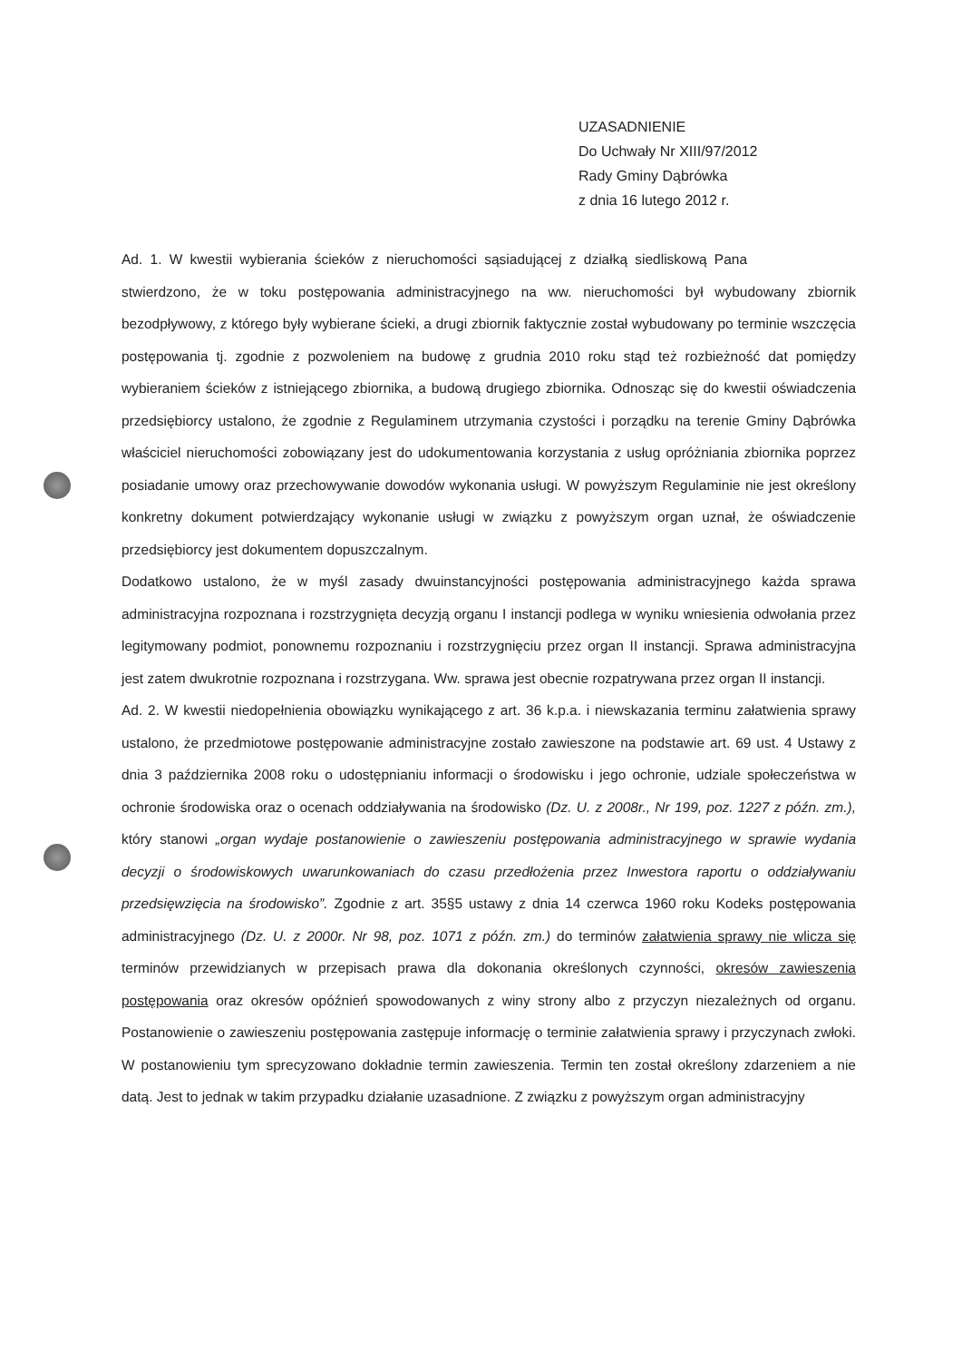UZASADNIENIE
Do Uchwały Nr XIII/97/2012
Rady Gminy Dąbrówka
z dnia 16 lutego 2012 r.
Ad. 1. W kwestii wybierania ścieków z nieruchomości sąsiadującej z działką siedliskową Pana stwierdzono, że w toku postępowania administracyjnego na ww. nieruchomości był wybudowany zbiornik bezodpływowy, z którego były wybierane ścieki, a drugi zbiornik faktycznie został wybudowany po terminie wszczęcia postępowania tj. zgodnie z pozwoleniem na budowę z grudnia 2010 roku stąd też rozbieżność dat pomiędzy wybieraniem ścieków z istniejącego zbiornika, a budową drugiego zbiornika. Odnosząc się do kwestii oświadczenia przedsiębiorcy ustalono, że zgodnie z Regulaminem utrzymania czystości i porządku na terenie Gminy Dąbrówka właściciel nieruchomości zobowiązany jest do udokumentowania korzystania z usług opróżniania zbiornika poprzez posiadanie umowy oraz przechowywanie dowodów wykonania usługi. W powyższym Regulaminie nie jest określony konkretny dokument potwierdzający wykonanie usługi w związku z powyższym organ uznał, że oświadczenie przedsiębiorcy jest dokumentem dopuszczalnym.
Dodatkowo ustalono, że w myśl zasady dwuinstancyjności postępowania administracyjnego każda sprawa administracyjna rozpoznana i rozstrzygnięta decyzją organu I instancji podlega w wyniku wniesienia odwołania przez legitymowany podmiot, ponownemu rozpoznaniu i rozstrzygnięciu przez organ II instancji. Sprawa administracyjna jest zatem dwukrotnie rozpoznana i rozstrzygana. Ww. sprawa jest obecnie rozpatrywana przez organ II instancji.
Ad. 2. W kwestii niedopełnienia obowiązku wynikającego z art. 36 k.p.a. i niewskazania terminu załatwienia sprawy ustalono, że przedmiotowe postępowanie administracyjne zostało zawieszone na podstawie art. 69 ust. 4 Ustawy z dnia 3 października 2008 roku o udostępnianiu informacji o środowisku i jego ochronie, udziale społeczeństwa w ochronie środowiska oraz o ocenach oddziaływania na środowisko (Dz. U. z 2008r., Nr 199, poz. 1227 z późn. zm.), który stanowi „organ wydaje postanowienie o zawieszeniu postępowania administracyjnego w sprawie wydania decyzji o środowiskowych uwarunkowaniach do czasu przedłożenia przez Inwestora raportu o oddziaływaniu przedsięwzięcia na środowisko”. Zgodnie z art. 35§5 ustawy z dnia 14 czerwca 1960 roku Kodeks postępowania administracyjnego (Dz. U. z 2000r. Nr 98, poz. 1071 z późn. zm.) do terminów załatwienia sprawy nie wlicza się terminów przewidzianych w przepisach prawa dla dokonania określonych czynności, okresów zawieszenia postępowania oraz okresów opóźnień spowodowanych z winy strony albo z przyczyn niezależnych od organu. Postanowienie o zawieszeniu postępowania zastępuje informację o terminie załatwienia sprawy i przyczynach zwłoki. W postanowieniu tym sprecyzowano dokładnie termin zawieszenia. Termin ten został określony zdarzeniem a nie datą. Jest to jednak w takim przypadku działanie uzasadnione. Z związku z powyższym organ administracyjny